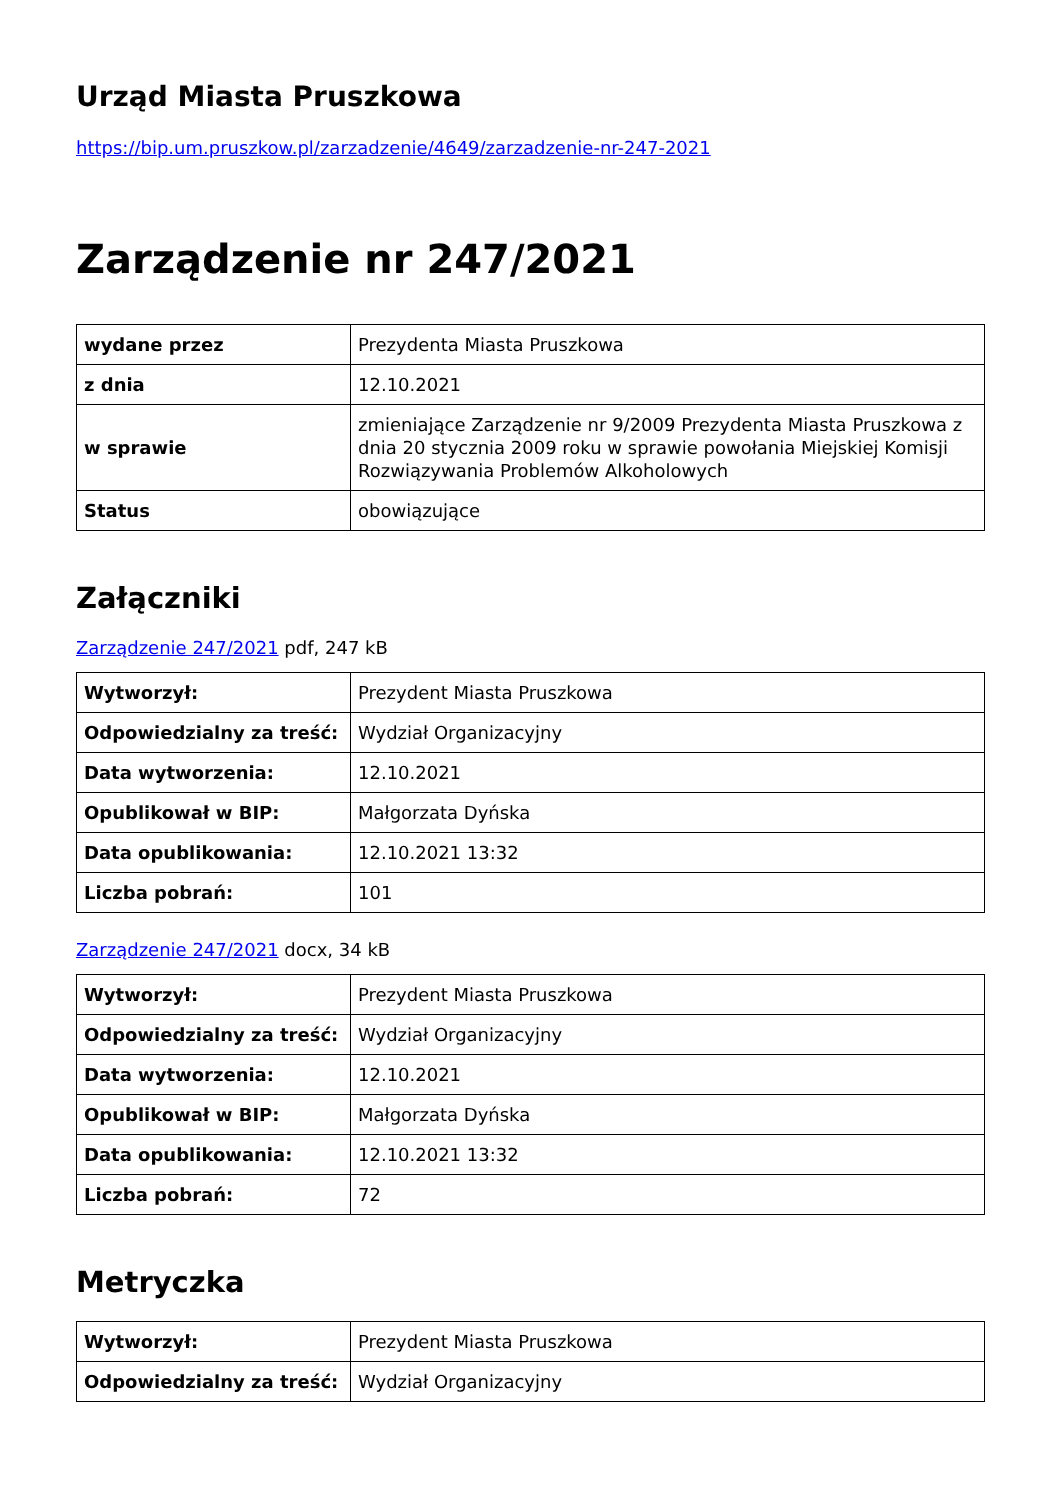Urząd Miasta Pruszkowa
https://bip.um.pruszkow.pl/zarzadzenie/4649/zarzadzenie-nr-247-2021
Zarządzenie nr 247/2021
| wydane przez | Prezydenta Miasta Pruszkowa |
| z dnia | 12.10.2021 |
| w sprawie | zmieniające Zarządzenie nr 9/2009 Prezydenta Miasta Pruszkowa z dnia 20 stycznia 2009 roku w sprawie powołania Miejskiej Komisji Rozwiązywania Problemów Alkoholowych |
| Status | obowiązujące |
Załączniki
Zarządzenie 247/2021 pdf, 247 kB
| Wytworzył: | Prezydent Miasta Pruszkowa |
| Odpowiedzialny za treść: | Wydział Organizacyjny |
| Data wytworzenia: | 12.10.2021 |
| Opublikował w BIP: | Małgorzata Dyńska |
| Data opublikowania: | 12.10.2021 13:32 |
| Liczba pobrań: | 101 |
Zarządzenie 247/2021 docx, 34 kB
| Wytworzył: | Prezydent Miasta Pruszkowa |
| Odpowiedzialny za treść: | Wydział Organizacyjny |
| Data wytworzenia: | 12.10.2021 |
| Opublikował w BIP: | Małgorzata Dyńska |
| Data opublikowania: | 12.10.2021 13:32 |
| Liczba pobrań: | 72 |
Metryczka
| Wytworzył: | Prezydent Miasta Pruszkowa |
| Odpowiedzialny za treść: | Wydział Organizacyjny |